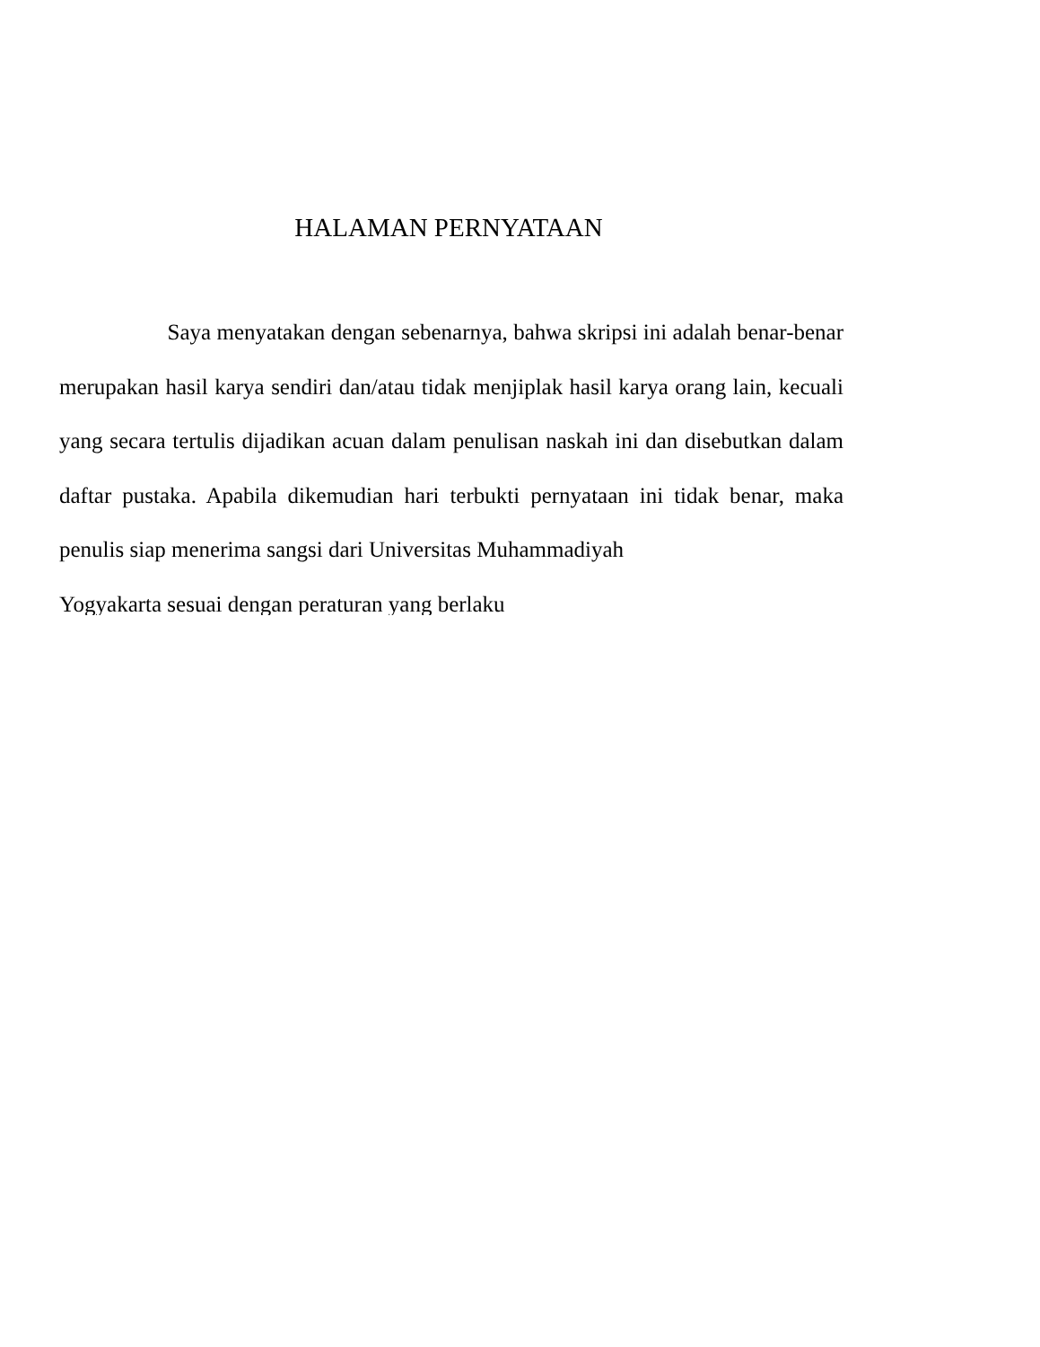HALAMAN PERNYATAAN
Saya menyatakan dengan sebenarnya, bahwa skripsi ini adalah benar-benar merupakan hasil karya sendiri dan/atau tidak menjiplak hasil karya orang lain, kecuali yang secara tertulis dijadikan acuan dalam penulisan naskah ini dan disebutkan dalam daftar pustaka. Apabila dikemudian hari terbukti pernyataan ini tidak benar, maka penulis siap menerima sangsi dari Universitas Muhammadiyah
Yogyakarta sesuai dengan peraturan yang berlaku